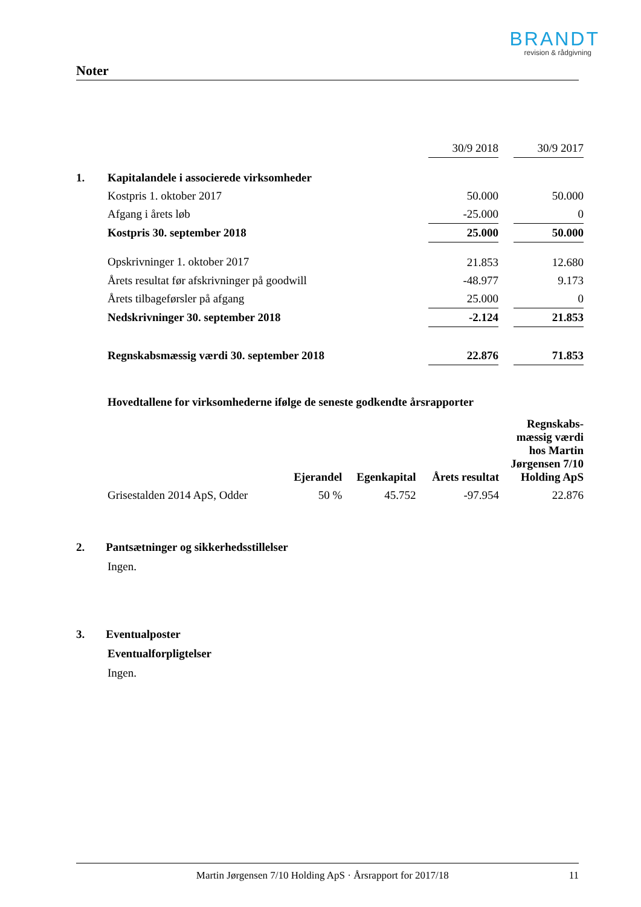BRANDT
revision & rådgivning
Noter
| | | 30/9 2018 | | 30/9 2017 |
| 1. | Kapitalandele i associerede virksomheder | | | |
| | Kostpris 1. oktober 2017 | 50.000 | | 50.000 |
| | Afgang i årets løb | -25.000 | | 0 |
| | Kostpris 30. september 2018 | 25.000 | | 50.000 |
| | Opskrivninger 1. oktober 2017 | 21.853 | | 12.680 |
| | Årets resultat før afskrivninger på goodwill | -48.977 | | 9.173 |
| | Årets tilbageførsler på afgang | 25.000 | | 0 |
| | Nedskrivninger 30. september 2018 | -2.124 | | 21.853 |
| | Regnskabsmæssig værdi 30. september 2018 | 22.876 | | 71.853 |
Hovedtallene for virksomhederne ifølge de seneste godkendte årsrapporter
| | Ejerandel | Egenkapital | Årets resultat | Regnskabs- mæssig værdi hos Martin Jørgensen 7/10 Holding ApS |
| --- | --- | --- | --- | --- |
| Grisestalden 2014 ApS, Odder | 50 % | 45.752 | -97.954 | 22.876 |
2. Pantsætninger og sikkerhedsstillelser
Ingen.
3. Eventualposter
Eventualforpligtelser
Ingen.
Martin Jørgensen 7/10 Holding ApS · Årsrapport for 2017/18 11